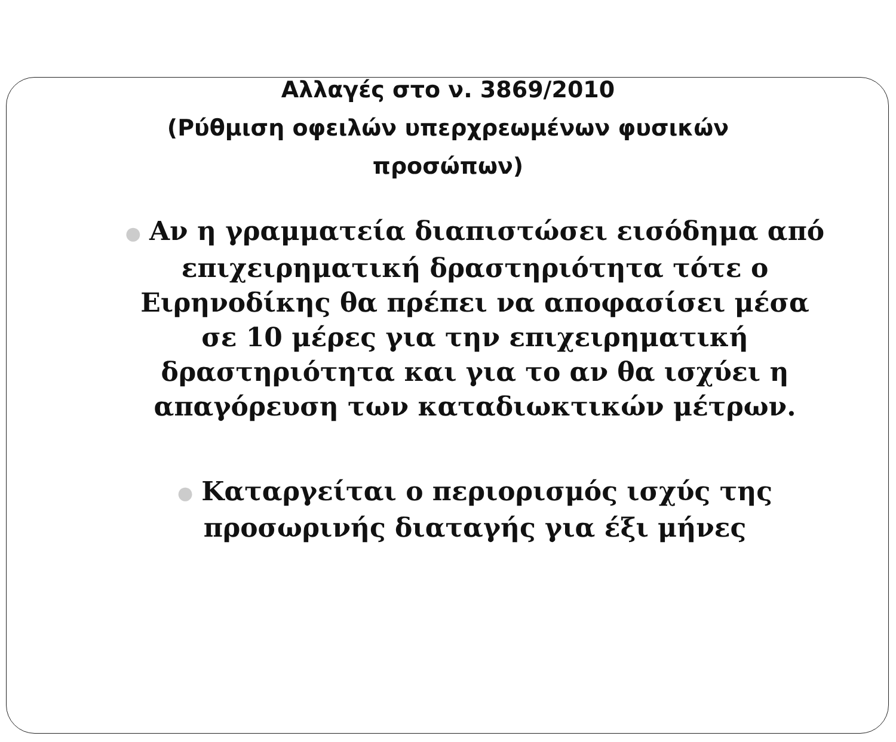Αλλαγές στο ν. 3869/2010
(Ρύθμιση οφειλών υπερχρεωμένων φυσικών
προσώπων)
● Αν η γραμματεία διαπιστώσει εισόδημα από επιχειρηματική δραστηριότητα τότε ο Ειρηνοδίκης θα πρέπει να αποφασίσει μέσα σε 10 μέρες για την επιχειρηματική δραστηριότητα και για το αν θα ισχύει η απαγόρευση των καταδιωκτικών μέτρων.
● Καταργείται ο περιορισμός ισχύς της προσωρινής διαταγής για έξι μήνες